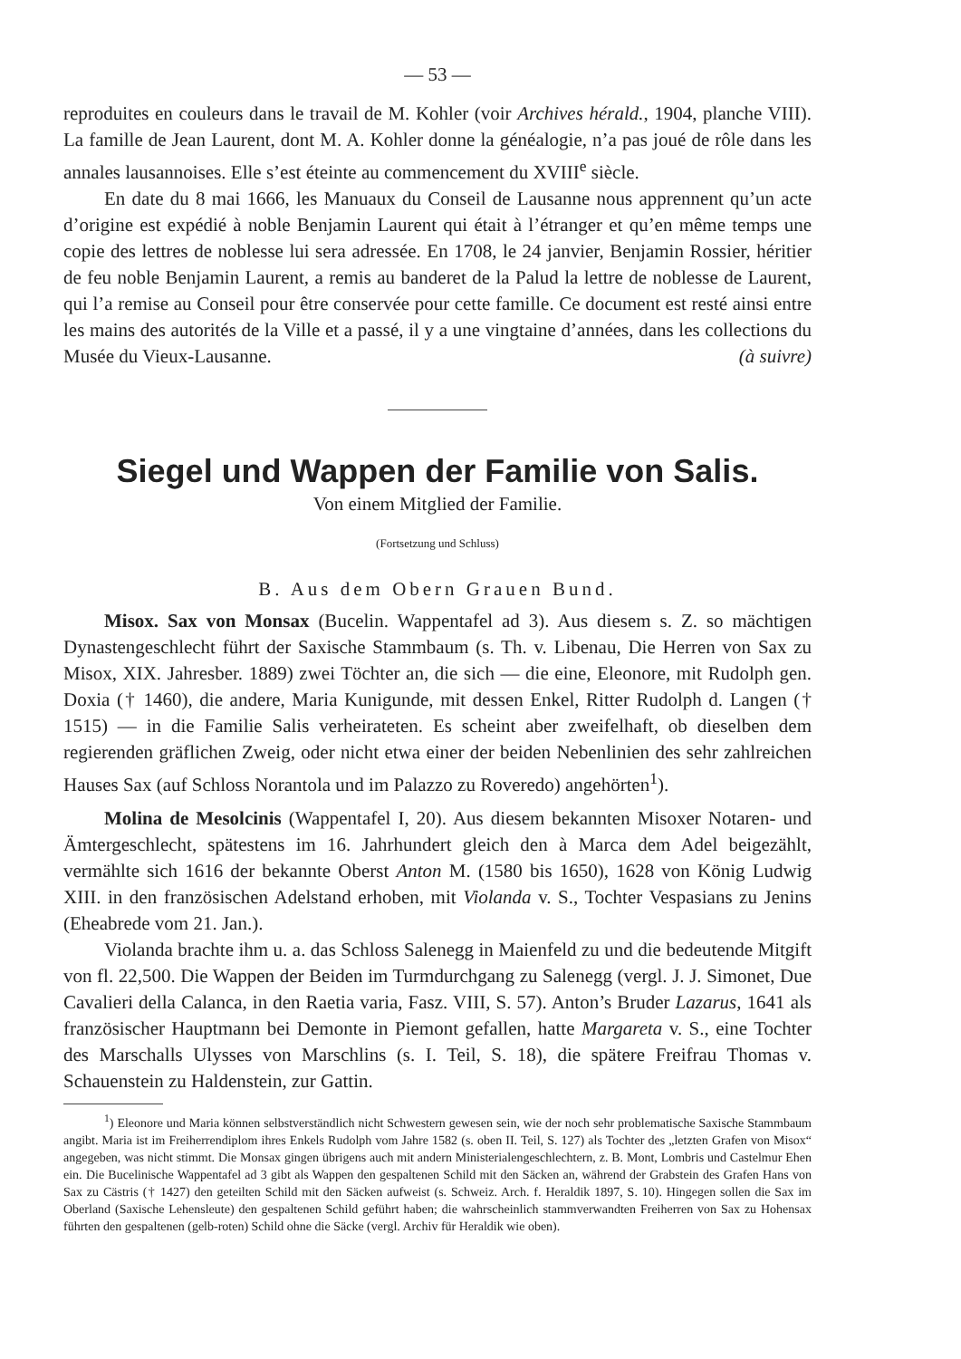— 53 —
reproduites en couleurs dans le travail de M. Kohler (voir Archives hérald., 1904, planche VIII). La famille de Jean Laurent, dont M. A. Kohler donne la généalogie, n’a pas joué de rôle dans les annales lausannoises. Elle s’est éteinte au commencement du XVIII<sup>e</sup> siècle.
En date du 8 mai 1666, les Manuaux du Conseil de Lausanne nous apprennent qu’un acte d’origine est expédié à noble Benjamin Laurent qui était à l’étranger et qu’en même temps une copie des lettres de noblesse lui sera adressée. En 1708, le 24 janvier, Benjamin Rossier, héritier de feu noble Benjamin Laurent, a remis au banderet de la Palud la lettre de noblesse de Laurent, qui l’a remise au Conseil pour être conservée pour cette famille. Ce document est resté ainsi entre les mains des autorités de la Ville et a passé, il y a une vingtaine d’années, dans les collections du Musée du Vieux-Lausanne. (à suivre)
Siegel und Wappen der Familie von Salis.
Von einem Mitglied der Familie.
(Fortsetzung und Schluss)
B. Aus dem Obern Grauen Bund.
Misox. Sax von Monsax (Bucelin. Wappentafel ad 3). Aus diesem s. Z. so mächtigen Dynastengeschlecht führt der Saxische Stammbaum (s. Th. v. Libenau, Die Herren von Sax zu Misox, XIX. Jahresber. 1889) zwei Töchter an, die sich — die eine, Eleonore, mit Rudolph gen. Doxia († 1460), die andere, Maria Kunigunde, mit dessen Enkel, Ritter Rudolph d. Langen († 1515) — in die Familie Salis verheirateten. Es scheint aber zweifelhaft, ob dieselben dem regierenden gräflichen Zweig, oder nicht etwa einer der beiden Nebenlinien des sehr zahlreichen Hauses Sax (auf Schloss Norantola und im Palazzo zu Roveredo) angehörten<sup>1</sup>).
Molina de Mesolcinis (Wappentafel I, 20). Aus diesem bekannten Misoxer Notaren- und Ämtergeschlecht, spätestens im 16. Jahrhundert gleich den à Marca dem Adel beigezählt, vermählte sich 1616 der bekannte Oberst Anton M. (1580 bis 1650), 1628 von König Ludwig XIII. in den französischen Adelstand erhoben, mit Violanda v. S., Tochter Vespasians zu Jenins (Eheabrede vom 21. Jan.).
Violanda brachte ihm u. a. das Schloss Salenegg in Maienfeld zu und die bedeutende Mitgift von fl. 22,500. Die Wappen der Beiden im Turmdurchgang zu Salenegg (vergl. J. J. Simonet, Due Cavalieri della Calanca, in den Raetia varia, Fasz. VIII, S. 57). Anton’s Bruder Lazarus, 1641 als französischer Hauptmann bei Demonte in Piemont gefallen, hatte Margareta v. S., eine Tochter des Marschalls Ulysses von Marschlins (s. I. Teil, S. 18), die spätere Freifrau Thomas v. Schauenstein zu Haldenstein, zur Gattin.
<sup>1</sup>) Eleonore und Maria können selbstverständlich nicht Schwestern gewesen sein, wie der noch sehr problematische Saxische Stammbaum angibt. Maria ist im Freiherrendiplom ihres Enkels Rudolph vom Jahre 1582 (s. oben II. Teil, S. 127) als Tochter des „letzten Grafen von Misox“ angegeben, was nicht stimmt. Die Monsax gingen übrigens auch mit andern Ministerialengeschlechtern, z. B. Mont, Lombris und Castelmur Ehen ein. Die Bucelinische Wappentafel ad 3 gibt als Wappen den gespaltenen Schild mit den Säcken an, während der Grabstein des Grafen Hans von Sax zu Cästris († 1427) den geteilten Schild mit den Säcken aufweist (s. Schweiz. Arch. f. Heraldik 1897, S. 10). Hingegen sollen die Sax im Oberland (Saxische Lehensleute) den gespaltenen Schild geführt haben; die wahrscheinlich stammverwandten Freiherren von Sax zu Hohensax führten den gespaltenen (gelb-roten) Schild ohne die Säcke (vergl. Archiv für Heraldik wie oben).